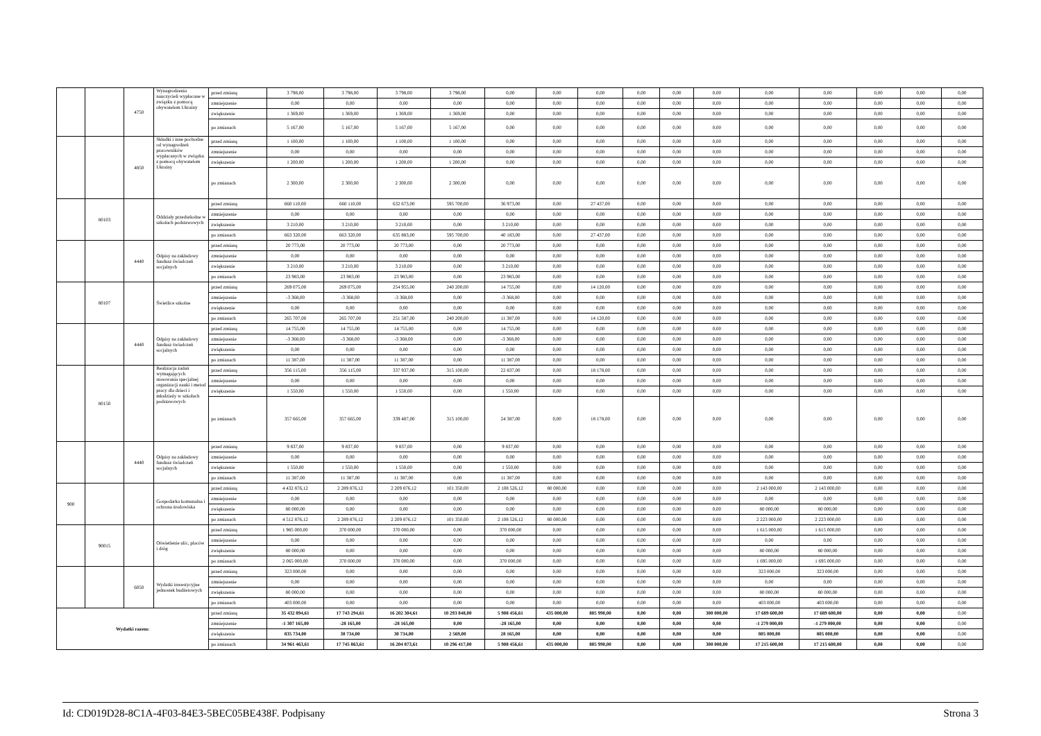| | | 4750 | Wynagrodzenia nauczycieli wypłacane w związku z pomocą obywatelom Ukrainy | przed zmianą | 3 798,00 | 3 798,00 | 3 798,00 | 3 798,00 | 0,00 | 0,00 | 0,00 | 0,00 | 0,00 | 0,00 | 0,00 | 0,00 | 0,00 | 0,00 | 0,00 |
| | | | | zmniejszenie | 0,00 | 0,00 | 0,00 | 0,00 | 0,00 | 0,00 | 0,00 | 0,00 | 0,00 | 0,00 | 0,00 | 0,00 | 0,00 | 0,00 | 0,00 |
| | | | | zwiększenie | 1 369,00 | 1 369,00 | 1 369,00 | 1 369,00 | 0,00 | 0,00 | 0,00 | 0,00 | 0,00 | 0,00 | 0,00 | 0,00 | 0,00 | 0,00 | 0,00 |
| | | | | po zmianach | 5 167,00 | 5 167,00 | 5 167,00 | 5 167,00 | 0,00 | 0,00 | 0,00 | 0,00 | 0,00 | 0,00 | 0,00 | 0,00 | 0,00 | 0,00 | 0,00 |
| | | 4850 | Składki i inne pochodne od wynagrodzeń pracowników wypłacanych w związku z pomocą obywatelom Ukrainy | przed zmianą | 1 100,00 | 1 100,00 | 1 100,00 | 1 100,00 | 0,00 | 0,00 | 0,00 | 0,00 | 0,00 | 0,00 | 0,00 | 0,00 | 0,00 | 0,00 | 0,00 |
| | | | | zmniejszenie | 0,00 | 0,00 | 0,00 | 0,00 | 0,00 | 0,00 | 0,00 | 0,00 | 0,00 | 0,00 | 0,00 | 0,00 | 0,00 | 0,00 | 0,00 |
| | | | | zwiększenie | 1 200,00 | 1 200,00 | 1 200,00 | 1 200,00 | 0,00 | 0,00 | 0,00 | 0,00 | 0,00 | 0,00 | 0,00 | 0,00 | 0,00 | 0,00 | 0,00 |
| | | | | po zmianach | 2 300,00 | 2 300,00 | 2 300,00 | 2 300,00 | 0,00 | 0,00 | 0,00 | 0,00 | 0,00 | 0,00 | 0,00 | 0,00 | 0,00 | 0,00 | 0,00 |
| | 80103 | | Oddziały przedszkolne w szkołach podstawowych | przed zmianą | 660 110,00 | 660 110,00 | 632 673,00 | 595 700,00 | 36 973,00 | 0,00 | 27 437,00 | 0,00 | 0,00 | 0,00 | 0,00 | 0,00 | 0,00 | 0,00 | 0,00 |
| | | | | zmniejszenie | 0,00 | 0,00 | 0,00 | 0,00 | 0,00 | 0,00 | 0,00 | 0,00 | 0,00 | 0,00 | 0,00 | 0,00 | 0,00 | 0,00 | 0,00 |
| | | | | zwiększenie | 3 210,00 | 3 210,00 | 3 210,00 | 0,00 | 3 210,00 | 0,00 | 0,00 | 0,00 | 0,00 | 0,00 | 0,00 | 0,00 | 0,00 | 0,00 | 0,00 |
| | | | | po zmianach | 663 320,00 | 663 320,00 | 635 883,00 | 595 700,00 | 40 183,00 | 0,00 | 27 437,00 | 0,00 | 0,00 | 0,00 | 0,00 | 0,00 | 0,00 | 0,00 | 0,00 |
| | | 4440 | Odpisy na zakładowy fundusz świadczeń socjalnych | przed zmianą | 20 773,00 | 20 773,00 | 20 773,00 | 0,00 | 20 773,00 | 0,00 | 0,00 | 0,00 | 0,00 | 0,00 | 0,00 | 0,00 | 0,00 | 0,00 | 0,00 |
| | | | | zmniejszenie | 0,00 | 0,00 | 0,00 | 0,00 | 0,00 | 0,00 | 0,00 | 0,00 | 0,00 | 0,00 | 0,00 | 0,00 | 0,00 | 0,00 | 0,00 |
| | | | | zwiększenie | 3 210,00 | 3 210,00 | 3 210,00 | 0,00 | 3 210,00 | 0,00 | 0,00 | 0,00 | 0,00 | 0,00 | 0,00 | 0,00 | 0,00 | 0,00 | 0,00 |
| | | | | po zmianach | 23 983,00 | 23 983,00 | 23 983,00 | 0,00 | 23 983,00 | 0,00 | 0,00 | 0,00 | 0,00 | 0,00 | 0,00 | 0,00 | 0,00 | 0,00 | 0,00 |
| | 80107 | | Świetlice szkolne | przed zmianą | 269 075,00 | 269 075,00 | 254 955,00 | 240 200,00 | 14 755,00 | 0,00 | 14 120,00 | 0,00 | 0,00 | 0,00 | 0,00 | 0,00 | 0,00 | 0,00 | 0,00 |
| | | | | zmniejszenie | -3 368,00 | -3 368,00 | -3 368,00 | 0,00 | -3 368,00 | 0,00 | 0,00 | 0,00 | 0,00 | 0,00 | 0,00 | 0,00 | 0,00 | 0,00 | 0,00 |
| | | | | zwiększenie | 0,00 | 0,00 | 0,00 | 0,00 | 0,00 | 0,00 | 0,00 | 0,00 | 0,00 | 0,00 | 0,00 | 0,00 | 0,00 | 0,00 | 0,00 |
| | | | | po zmianach | 265 707,00 | 265 707,00 | 251 587,00 | 240 200,00 | 11 387,00 | 0,00 | 14 120,00 | 0,00 | 0,00 | 0,00 | 0,00 | 0,00 | 0,00 | 0,00 | 0,00 |
| | | 4440 | Odpisy na zakładowy fundusz świadczeń socjalnych | przed zmianą | 14 755,00 | 14 755,00 | 14 755,00 | 0,00 | 14 755,00 | 0,00 | 0,00 | 0,00 | 0,00 | 0,00 | 0,00 | 0,00 | 0,00 | 0,00 | 0,00 |
| | | | | zmniejszenie | -3 368,00 | -3 368,00 | -3 368,00 | 0,00 | -3 368,00 | 0,00 | 0,00 | 0,00 | 0,00 | 0,00 | 0,00 | 0,00 | 0,00 | 0,00 | 0,00 |
| | | | | zwiększenie | 0,00 | 0,00 | 0,00 | 0,00 | 0,00 | 0,00 | 0,00 | 0,00 | 0,00 | 0,00 | 0,00 | 0,00 | 0,00 | 0,00 | 0,00 |
| | | | | po zmianach | 11 387,00 | 11 387,00 | 11 387,00 | 0,00 | 11 387,00 | 0,00 | 0,00 | 0,00 | 0,00 | 0,00 | 0,00 | 0,00 | 0,00 | 0,00 | 0,00 |
| | 80150 | | Realizacja zadań wymagających stosowania specjalnej organizacji nauki i metod pracy dla dzieci i młodzieży w szkołach podstawowych | przed zmianą | 356 115,00 | 356 115,00 | 337 937,00 | 315 100,00 | 22 837,00 | 0,00 | 18 178,00 | 0,00 | 0,00 | 0,00 | 0,00 | 0,00 | 0,00 | 0,00 | 0,00 |
| | | | | zmniejszenie | 0,00 | 0,00 | 0,00 | 0,00 | 0,00 | 0,00 | 0,00 | 0,00 | 0,00 | 0,00 | 0,00 | 0,00 | 0,00 | 0,00 | 0,00 |
| | | | | zwiększenie | 1 550,00 | 1 550,00 | 1 550,00 | 0,00 | 1 550,00 | 0,00 | 0,00 | 0,00 | 0,00 | 0,00 | 0,00 | 0,00 | 0,00 | 0,00 | 0,00 |
| | | | | po zmianach | 357 665,00 | 357 665,00 | 339 487,00 | 315 100,00 | 24 387,00 | 0,00 | 18 178,00 | 0,00 | 0,00 | 0,00 | 0,00 | 0,00 | 0,00 | 0,00 | 0,00 |
| | | 4440 | Odpisy na zakładowy fundusz świadczeń socjalnych | przed zmianą | 9 837,00 | 9 837,00 | 9 837,00 | 0,00 | 9 837,00 | 0,00 | 0,00 | 0,00 | 0,00 | 0,00 | 0,00 | 0,00 | 0,00 | 0,00 | 0,00 |
| | | | | zmniejszenie | 0,00 | 0,00 | 0,00 | 0,00 | 0,00 | 0,00 | 0,00 | 0,00 | 0,00 | 0,00 | 0,00 | 0,00 | 0,00 | 0,00 | 0,00 |
| | | | | zwiększenie | 1 550,00 | 1 550,00 | 1 550,00 | 0,00 | 1 550,00 | 0,00 | 0,00 | 0,00 | 0,00 | 0,00 | 0,00 | 0,00 | 0,00 | 0,00 | 0,00 |
| | | | | po zmianach | 11 387,00 | 11 387,00 | 11 387,00 | 0,00 | 11 387,00 | 0,00 | 0,00 | 0,00 | 0,00 | 0,00 | 0,00 | 0,00 | 0,00 | 0,00 | 0,00 |
| 900 | | | Gospodarka komunalna i ochrona środowiska | przed zmianą | 4 432 876,12 | 2 289 876,12 | 2 209 876,12 | 101 350,00 | 2 108 526,12 | 80 000,00 | 0,00 | 0,00 | 0,00 | 0,00 | 2 143 000,00 | 2 143 000,00 | 0,00 | 0,00 | 0,00 |
| | | | | zmniejszenie | 0,00 | 0,00 | 0,00 | 0,00 | 0,00 | 0,00 | 0,00 | 0,00 | 0,00 | 0,00 | 0,00 | 0,00 | 0,00 | 0,00 | 0,00 |
| | | | | zwiększenie | 80 000,00 | 0,00 | 0,00 | 0,00 | 0,00 | 0,00 | 0,00 | 0,00 | 0,00 | 0,00 | 80 000,00 | 80 000,00 | 0,00 | 0,00 | 0,00 |
| | | | | po zmianach | 4 512 876,12 | 2 289 876,12 | 2 209 876,12 | 101 350,00 | 2 108 526,12 | 80 000,00 | 0,00 | 0,00 | 0,00 | 0,00 | 2 223 000,00 | 2 223 000,00 | 0,00 | 0,00 | 0,00 |
| | 90015 | | Oświetlenie ulic, placów i dróg | przed zmianą | 1 985 000,00 | 370 000,00 | 370 000,00 | 0,00 | 370 000,00 | 0,00 | 0,00 | 0,00 | 0,00 | 0,00 | 1 615 000,00 | 1 615 000,00 | 0,00 | 0,00 | 0,00 |
| | | | | zmniejszenie | 0,00 | 0,00 | 0,00 | 0,00 | 0,00 | 0,00 | 0,00 | 0,00 | 0,00 | 0,00 | 0,00 | 0,00 | 0,00 | 0,00 | 0,00 |
| | | | | zwiększenie | 80 000,00 | 0,00 | 0,00 | 0,00 | 0,00 | 0,00 | 0,00 | 0,00 | 0,00 | 0,00 | 80 000,00 | 80 000,00 | 0,00 | 0,00 | 0,00 |
| | | | | po zmianach | 2 065 000,00 | 370 000,00 | 370 000,00 | 0,00 | 370 000,00 | 0,00 | 0,00 | 0,00 | 0,00 | 0,00 | 1 695 000,00 | 1 695 000,00 | 0,00 | 0,00 | 0,00 |
| | | 6050 | Wydatki inwestycyjne jednostek budżetowych | przed zmianą | 323 000,00 | 0,00 | 0,00 | 0,00 | 0,00 | 0,00 | 0,00 | 0,00 | 0,00 | 0,00 | 323 000,00 | 323 000,00 | 0,00 | 0,00 | 0,00 |
| | | | | zmniejszenie | 0,00 | 0,00 | 0,00 | 0,00 | 0,00 | 0,00 | 0,00 | 0,00 | 0,00 | 0,00 | 0,00 | 0,00 | 0,00 | 0,00 | 0,00 |
| | | | | zwiększenie | 80 000,00 | 0,00 | 0,00 | 0,00 | 0,00 | 0,00 | 0,00 | 0,00 | 0,00 | 0,00 | 80 000,00 | 80 000,00 | 0,00 | 0,00 | 0,00 |
| | | | | po zmianach | 403 000,00 | 0,00 | 0,00 | 0,00 | 0,00 | 0,00 | 0,00 | 0,00 | 0,00 | 0,00 | 403 000,00 | 403 000,00 | 0,00 | 0,00 | 0,00 |
| Wydatki razem: | | | | przed zmianą | 35 432 894,61 | 17 743 294,61 | 16 202 304,61 | 10 293 848,00 | 5 908 456,61 | 435 000,00 | 805 990,00 | 0,00 | 0,00 | 300 000,00 | 17 689 600,00 | 17 689 600,00 | 0,00 | 0,00 | 0,00 |
| | | | | zmniejszenie | -1 307 165,00 | -28 165,00 | -28 165,00 | 0,00 | -28 165,00 | 0,00 | 0,00 | 0,00 | 0,00 | 0,00 | -1 279 000,00 | -1 279 000,00 | 0,00 | 0,00 | 0,00 |
| | | | | zwiększenie | 835 734,00 | 30 734,00 | 30 734,00 | 2 569,00 | 28 165,00 | 0,00 | 0,00 | 0,00 | 0,00 | 0,00 | 805 000,00 | 805 000,00 | 0,00 | 0,00 | 0,00 |
| | | | | po zmianach | 34 961 463,61 | 17 745 863,61 | 16 204 873,61 | 10 296 417,00 | 5 908 456,61 | 435 000,00 | 805 990,00 | 0,00 | 0,00 | 300 000,00 | 17 215 600,00 | 17 215 600,00 | 0,00 | 0,00 | 0,00 |
Id: CD019D28-8C1A-4F03-84E3-5BEC05BE438F. Podpisany Strona 3